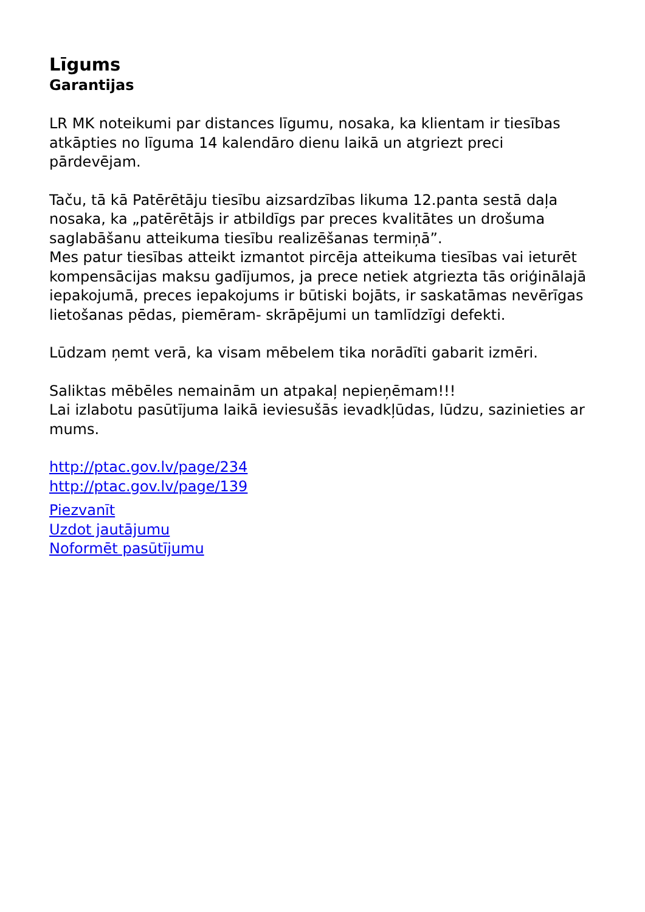Līgums
Garantijas
LR MK noteikumi par distances līgumu, nosaka, ka klientam ir tiesības atkāpties no līguma 14 kalendāro dienu laikā un atgriezt preci pārdevējam.
Taču, tā kā Patērētāju tiesību aizsardzības likuma 12.panta sestā daļa nosaka, ka „patērētājs ir atbildīgs par preces kvalitātes un drošuma saglabāšanu atteikuma tiesību realizēšanas termiņā”.
Mes patur tiesības atteikt izmantot pircēja atteikuma tiesības vai ieturēt kompensācijas maksu gadījumos, ja prece netiek atgriezta tās oriģinālajā iepakojumā, preces iepakojums ir būtiski bojāts, ir saskatāmas nevērīgas lietošanas pēdas, piemēram- skrāpējumi un tamlīdzīgi defekti.
Lūdzam ņemt verā, ka visam mēbelem tika norādīti gabarit izmēri.
Saliktas mēbēles nemainām un atpakaļ nepieņēmam!!!
Lai izlabotu pasūtījuma laikā ieviesušās ievadkļūdas, lūdzu, sazinieties ar mums.
http://ptac.gov.lv/page/234
http://ptac.gov.lv/page/139
Piezvanīt
Uzdot jautājumu
Noformēt pasūtījumu